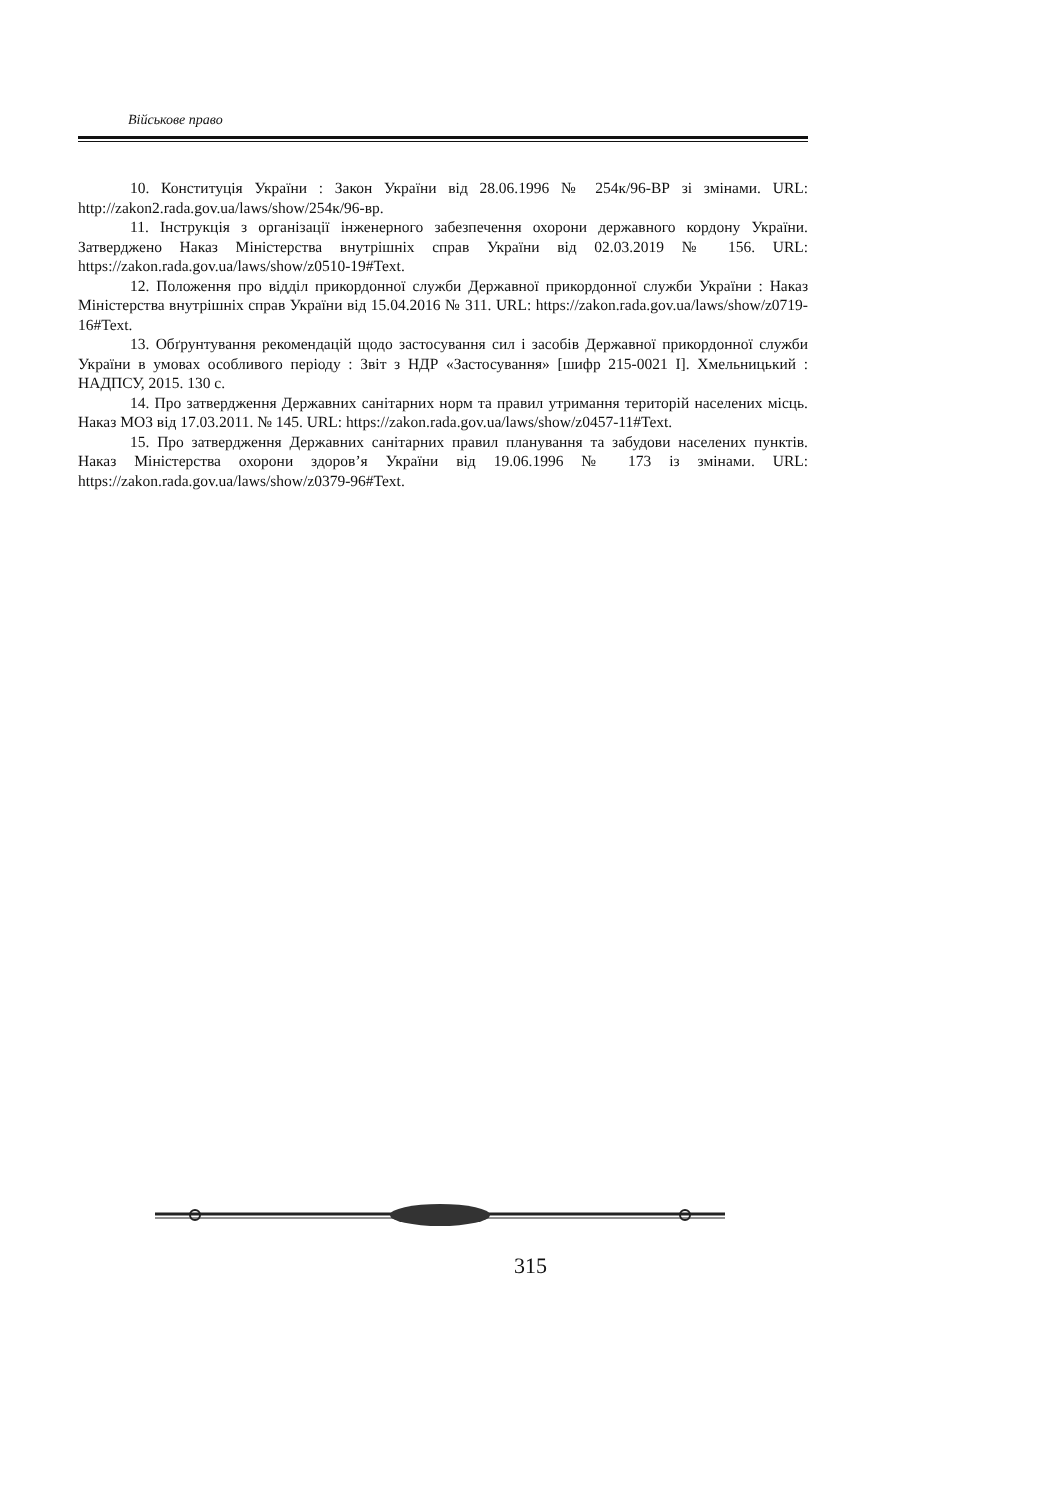Військове право
10. Конституція України : Закон України від 28.06.1996 № 254к/96-ВР зі змінами. URL: http://zakon2.rada.gov.ua/laws/show/254к/96-вр.
11. Інструкція з організації інженерного забезпечення охорони державного кордону України. Затверджено Наказ Міністерства внутрішніх справ України від 02.03.2019 № 156. URL: https://zakon.rada.gov.ua/laws/show/z0510-19#Text.
12. Положення про відділ прикордонної служби Державної прикордонної служби України : Наказ Міністерства внутрішніх справ України від 15.04.2016 № 311. URL: https://zakon.rada.gov.ua/laws/show/z0719-16#Text.
13. Обґрунтування рекомендацій щодо застосування сил і засобів Державної прикордонної служби України в умовах особливого періоду : Звіт з НДР «Застосування» [шифр 215-0021 І]. Хмельницький : НАДПСУ, 2015. 130 с.
14. Про затвердження Державних санітарних норм та правил утримання територій населених місць. Наказ МОЗ від 17.03.2011. № 145. URL: https://zakon.rada.gov.ua/laws/show/z0457-11#Text.
15. Про затвердження Державних санітарних правил планування та забудови населених пунктів. Наказ Міністерства охорони здоров’я України від 19.06.1996 № 173 із змінами. URL: https://zakon.rada.gov.ua/laws/show/z0379-96#Text.
315